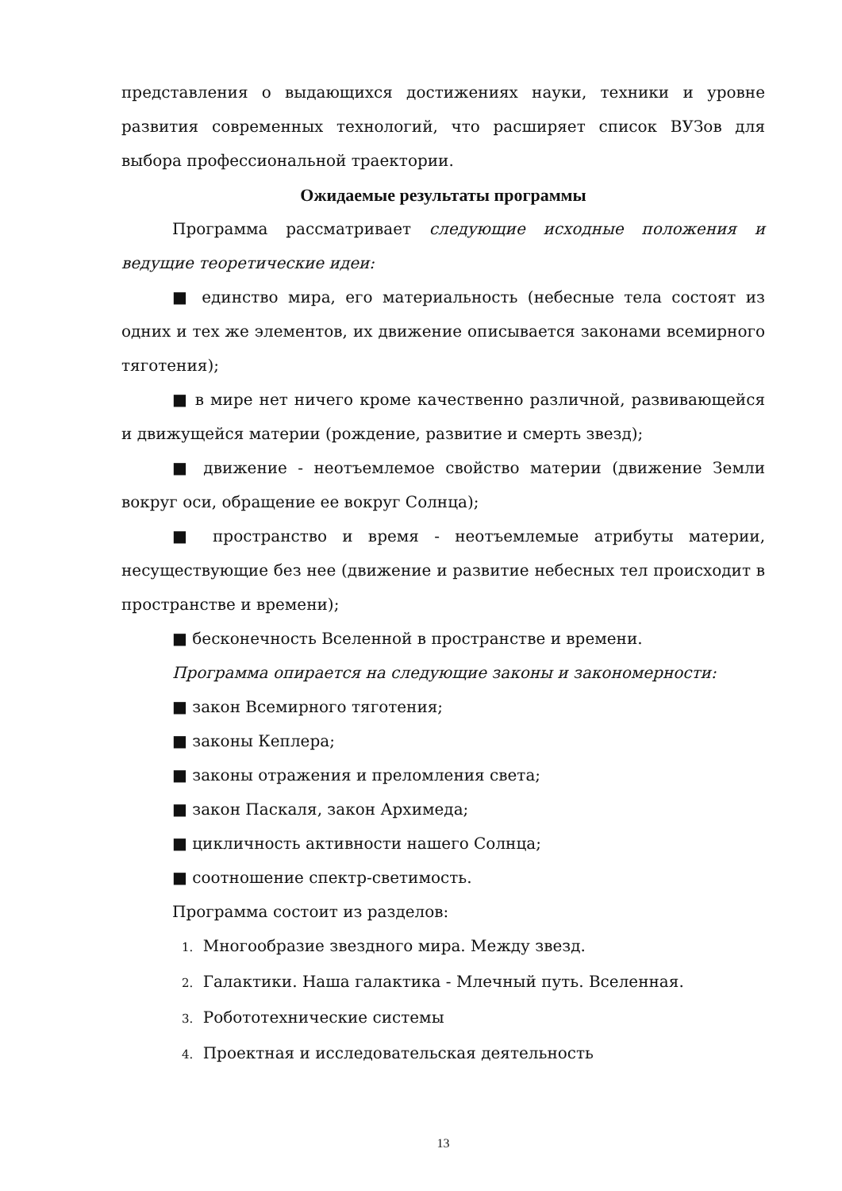представления о выдающихся достижениях науки, техники и уровне развития современных технологий, что расширяет список ВУЗов для выбора профессиональной траектории.
Ожидаемые результаты программы
Программа рассматривает следующие исходные положения и ведущие теоретические идеи:
■ единство мира, его материальность (небесные тела состоят из одних и тех же элементов, их движение описывается законами всемирного тяготения);
■ в мире нет ничего кроме качественно различной, развивающейся и движущейся материи (рождение, развитие и смерть звезд);
■ движение - неотъемлемое свойство материи (движение Земли вокруг оси, обращение ее вокруг Солнца);
■ пространство и время - неотъемлемые атрибуты материи, несуществующие без нее (движение и развитие небесных тел происходит в пространстве и времени);
■ бесконечность Вселенной в пространстве и времени.
Программа опирается на следующие законы и закономерности:
■ закон Всемирного тяготения;
■ законы Кеплера;
■ законы отражения и преломления света;
■ закон Паскаля, закон Архимеда;
■ цикличность активности нашего Солнца;
■ соотношение спектр-светимость.
Программа состоит из разделов:
1. Многообразие звездного мира. Между звезд.
2. Галактики. Наша галактика - Млечный путь. Вселенная.
3. Робототехнические системы
4. Проектная и исследовательская деятельность
13